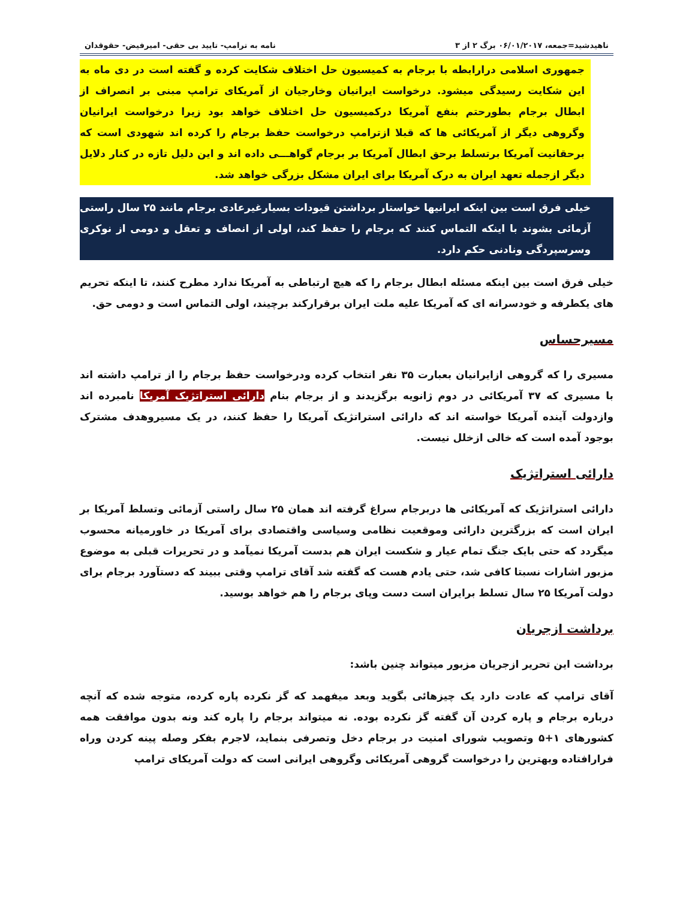ناهیدشید=جمعه، ۰۶/۰۱/۲۰۱۷ برگ ۲ از ۳ نامه به ترامپ- تایید بی حقی- امیرفیض- حقوقدان
جمهوری اسلامی درارابطه با برجام به کمیسیون حل اختلاف شکایت کرده و گفته است در دی ماه به این شکایت رسیدگی میشود. درخواست ایرانیان وخارجیان از آمریکای ترامپ مبنی بر انصراف از ابطال برجام بطورحتم بنفع آمریکا درکمیسیون حل اختلاف خواهد بود زیرا درخواست ایرانیان وگروهی دیگر از آمریکائی ها که قبلا ازترامپ درخواست حفظ برجام را کرده اند شهودی است که برحقانیت آمریکا برتسلط برحق ابطال آمریکا بر برجام گواهـــی داده اند و این دلیل تازه در کنار دلایل دیگر ازجمله تعهد ایران به درک آمریکا برای ایران مشکل بزرگی خواهد شد.
خیلی فرق است بین اینکه ایرانیها خواستار برداشتن قیودات بسیارغیرعادی برجام مانند ۲۵ سال راستی آزمائی بشوند با اینکه التماس کنند که برجام را حفظ کند، اولی از انصاف و تعقل و دومی از نوکری وسرسپردگی ونادنی حکم دارد.
خیلی فرق است بین اینکه مسئله ابطال برجام را که هیچ ارتباطی به آمریکا ندارد مطرح کنند، تا اینکه تحریم های یکطرفه و خودسرانه ای که آمریکا علیه ملت ایران برقرارکند برچیند، اولی التماس است و دومی حق.
مسیرحساس
مسیری را که گروهی ازایرانیان بعبارت ۳۵ نفر انتخاب کرده ودرخواست حفظ برجام را از ترامپ داشته اند با مسیری که ۳۷ آمریکائی در دوم ژانویه برگزیدند و از برجام بنام دارائی استراتژیک آمریکا نامبرده اند وازدولت آینده آمریکا خواسته اند که دارائی استراتژیک آمریکا را حفظ کنند، در یک مسیروهدف مشترک بوجود آمده است که خالی ازخلل نیست.
دارائی استراتژیک
دارائی استراتژیک که آمریکائی ها دربرجام سراغ گرفته اند همان ۲۵ سال راستی آزمائی وتسلط آمریکا بر ایران است که بزرگترین دارائی وموقعیت نظامی وسیاسی واقتصادی برای آمریکا در خاورمیانه محسوب میگردد که حتی بایک جنگ تمام عیار و شکست ایران هم بدست آمریکا نمیآمد و در تحریرات قبلی به موضوع مزبور اشارات نسبتا کافی شد، حتی یادم هست که گفته شد آقای ترامپ وقتی ببیند که دستآورد برجام برای دولت آمریکا ۲۵ سال تسلط برایران است دست وپای برجام را هم خواهد بوسید.
برداشت ازجریان
برداشت این تحریر ازجریان مزبور میتواند چنین باشد:
آقای ترامپ که عادت دارد یک چیزهائی بگوید وبعد میفهمد که گز نکرده پاره کرده، متوجه شده که آنچه درباره برجام و پاره کردن آن گفته گز نکرده بوده. نه میتواند برجام را پاره کند ونه بدون موافقت همه کشورهای ۱+۵ وتصویب شورای امنیت در برجام دخل وتصرفی بنماید، لاجرم بفکر وصله پینه کردن وراه فرارافتاده وبهترین را درخواست گروهی آمریکائی وگروهی ایرانی است که دولت آمریکای ترامپ